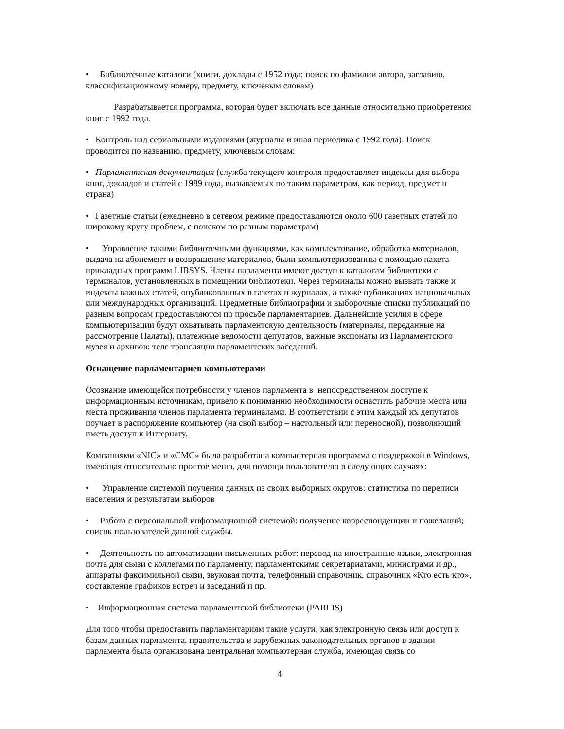• Библиотечные каталоги (книги, доклады с 1952 года; поиск по фамилии автора, заглавию, классификационному номеру, предмету, ключевым словам)
Разрабатывается программа, которая будет включать все данные относительно приобретения книг с 1992 года.
• Контроль над сериальными изданиями (журналы и иная периодика с 1992 года). Поиск проводится по названию, предмету, ключевым словам;
• Парламентская документация (служба текущего контроля предоставляет индексы для выбора книг, докладов и статей с 1989 года, вызываемых по таким параметрам, как период, предмет и страна)
• Газетные статьи (ежедневно в сетевом режиме предоставляются около 600 газетных статей по широкому кругу проблем, с поиском по разным параметрам)
• Управление такими библиотечными функциями, как комплектование, обработка материалов, выдача на абонемент и возвращение материалов, были компьютеризованны с помощью пакета прикладных программ LIBSYS. Члены парламента имеют доступ к каталогам библиотеки с терминалов, установленных в помещении библиотеки. Через терминалы можно вызвать также и индексы важных статей, опубликованных в газетах и журналах, а также публикациях национальных или международных организаций. Предметные библиографии и выборочные списки публикаций по разным вопросам предоставляются по просьбе парламентариев. Дальнейшие усилия в сфере компьютеризации будут охватывать парламентскую деятельность (материалы, переданные на рассмотрение Палаты), платежные ведомости депутатов, важные экспонаты из Парламентского музея и архивов: теле трансляция парламентских заседаний.
Оснащение парламентариев компьютерами
Осознание имеющейся потребности у членов парламента в непосредственном доступе к информационным источникам, привело к пониманию необходимости оснастить рабочие места или места проживания членов парламента терминалами. В соответствии с этим каждый их депутатов поучает в распоряжение компьютер (на свой выбор – настольный или переносной), позволяющий иметь доступ к Интернату.
Компаниями «NIC» и «CMC» была разработана компьютерная программа с поддержкой в Windows, имеющая относительно простое меню, для помощи пользователю в следующих случаях:
• Управление системой поучения данных из своих выборных округов: статистика по переписи населения и результатам выборов
• Работа с персональной информационной системой: получение корреспонденции и пожеланий; список пользователей данной службы.
• Деятельность по автоматизации письменных работ: перевод на иностранные языки, электронная почта для связи с коллегами по парламенту, парламентскими секретариатами, министрами и др., аппараты факсимильной связи, звуковая почта, телефонный справочник, справочник «Кто есть кто», составление графиков встреч и заседаний и пр.
• Информационная система парламентской библиотеки (PARLIS)
Для того чтобы предоставить парламентариям такие услуги, как электронную связь или доступ к базам данных парламента, правительства и зарубежных законодательных органов в здании парламента была организована центральная компьютерная служба, имеющая связь со
4